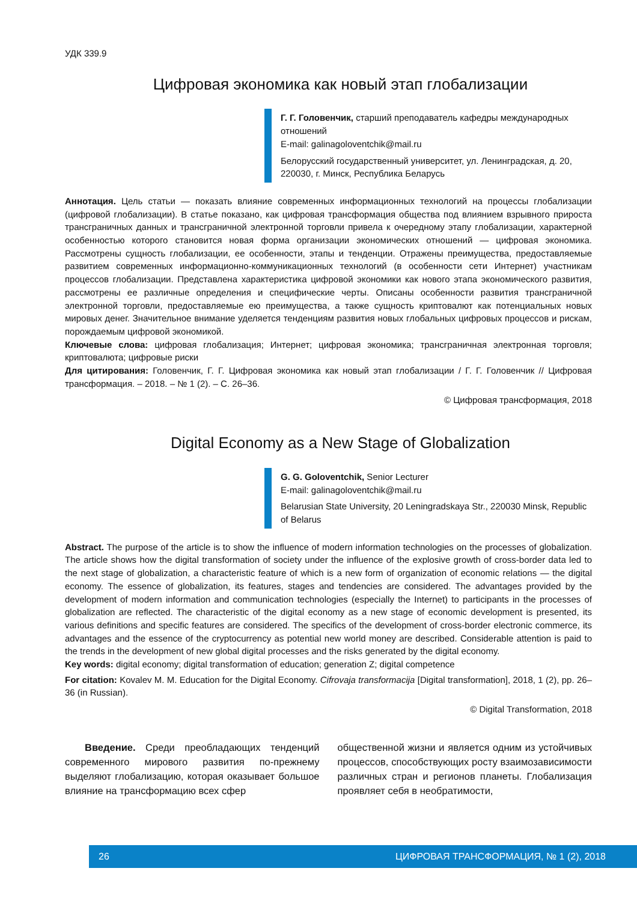УДК 339.9
Цифровая экономика как новый этап глобализации
Г. Г. Головенчик, старший преподаватель кафедры международных отношений
E-mail: galinagoloventchik@mail.ru
Белорусский государственный университет, ул. Ленинградская, д. 20, 220030, г. Минск, Республика Беларусь
Аннотация. Цель статьи — показать влияние современных информационных технологий на процессы глобализации (цифровой глобализации). В статье показано, как цифровая трансформация общества под влиянием взрывного прироста трансграничных данных и трансграничной электронной торговли привела к очередному этапу глобализации, характерной особенностью которого становится новая форма организации экономических отношений — цифровая экономика. Рассмотрены сущность глобализации, ее особенности, этапы и тенденции. Отражены преимущества, предоставляемые развитием современных информационно-коммуникационных технологий (в особенности сети Интернет) участникам процессов глобализации. Представлена характеристика цифровой экономики как нового этапа экономического развития, рассмотрены ее различные определения и специфические черты. Описаны особенности развития трансграничной электронной торговли, предоставляемые ею преимущества, а также сущность криптовалют как потенциальных новых мировых денег. Значительное внимание уделяется тенденциям развития новых глобальных цифровых процессов и рискам, порождаемым цифровой экономикой.
Ключевые слова: цифровая глобализация; Интернет; цифровая экономика; трансграничная электронная торговля; криптовалюта; цифровые риски
Для цитирования: Головенчик, Г. Г. Цифровая экономика как новый этап глобализации / Г. Г. Головенчик // Цифровая трансформация. – 2018. – № 1 (2). – С. 26–36.
© Цифровая трансформация, 2018
Digital Economy as a New Stage of Globalization
G. G. Goloventchik, Senior Lecturer
E-mail: galinagoloventchik@mail.ru
Belarusian State University, 20 Leningradskaya Str., 220030 Minsk, Republic of Belarus
Abstract. The purpose of the article is to show the influence of modern information technologies on the processes of globalization. The article shows how the digital transformation of society under the influence of the explosive growth of cross-border data led to the next stage of globalization, a characteristic feature of which is a new form of organization of economic relations — the digital economy. The essence of globalization, its features, stages and tendencies are considered. The advantages provided by the development of modern information and communication technologies (especially the Internet) to participants in the processes of globalization are reflected. The characteristic of the digital economy as a new stage of economic development is presented, its various definitions and specific features are considered. The specifics of the development of cross-border electronic commerce, its advantages and the essence of the cryptocurrency as potential new world money are described. Considerable attention is paid to the trends in the development of new global digital processes and the risks generated by the digital economy.
Key words: digital economy; digital transformation of education; generation Z; digital competence
For citation: Kovalev M. M. Education for the Digital Economy. Cifrovaja transformacija [Digital transformation], 2018, 1 (2), pp. 26–36 (in Russian).
© Digital Transformation, 2018
  Введение. Среди преобладающих тенденций современного мирового развития по-прежнему выделяют глобализацию, которая оказывает большое влияние на трансформацию всех сфер
общественной жизни и является одним из устойчивых процессов, способствующих росту взаимозависимости различных стран и регионов планеты. Глобализация проявляет себя в необратимости,
26 ЦИФРОВАЯ ТРАНСФОРМАЦИЯ, № 1 (2), 2018